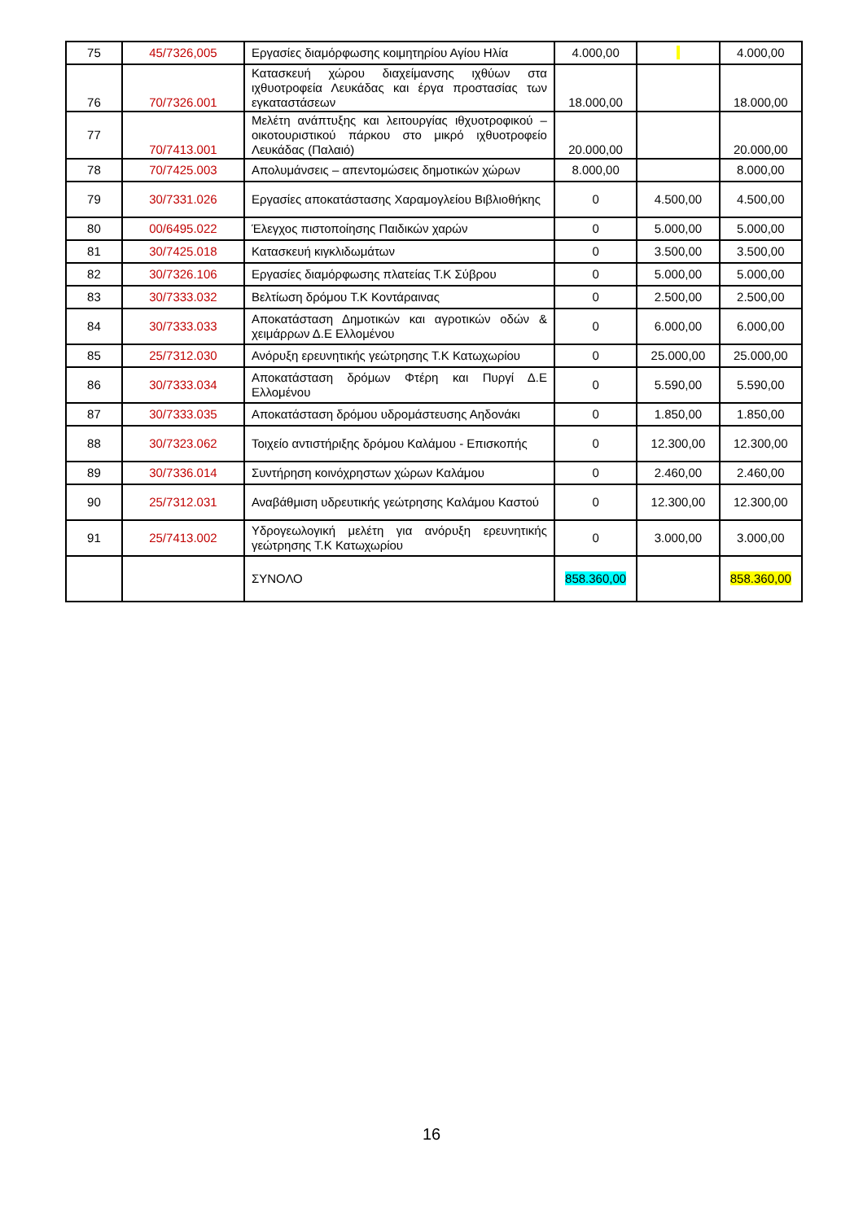| 75 | 45/7326,005 | Εργασίες διαμόρφωσης κοιμητηρίου Αγίου Ηλία | 4.000,00 | | 4.000,00 |
| 76 | 70/7326.001 | Κατασκευή χώρου διαχείμανσης ιχθύων στα ιχθυοτροφεία Λευκάδας και έργα προστασίας των εγκαταστάσεων | 18.000,00 | | 18.000,00 |
| 77 | 70/7413.001 | Μελέτη ανάπτυξης και λειτουργίας ιθχυοτροφικού – οικοτουριστικού πάρκου στο μικρό ιχθυοτροφείο Λευκάδας (Παλαιό) | 20.000,00 | | 20.000,00 |
| 78 | 70/7425.003 | Απολυμάνσεις – απεντομώσεις δημοτικών χώρων | 8.000,00 | | 8.000,00 |
| 79 | 30/7331.026 | Εργασίες αποκατάστασης Χαραμογλείου Βιβλιοθήκης | 0 | 4.500,00 | 4.500,00 |
| 80 | 00/6495.022 | Έλεγχος πιστοποίησης Παιδικών χαρών | 0 | 5.000,00 | 5.000,00 |
| 81 | 30/7425.018 | Κατασκευή κιγκλιδωμάτων | 0 | 3.500,00 | 3.500,00 |
| 82 | 30/7326.106 | Εργασίες διαμόρφωσης πλατείας Τ.Κ Σύβρου | 0 | 5.000,00 | 5.000,00 |
| 83 | 30/7333.032 | Βελτίωση δρόμου Τ.Κ Κοντάραινας | 0 | 2.500,00 | 2.500,00 |
| 84 | 30/7333.033 | Αποκατάσταση Δημοτικών και αγροτικών οδών & χειμάρρων Δ.Ε Ελλομένου | 0 | 6.000,00 | 6.000,00 |
| 85 | 25/7312.030 | Ανόρυξη ερευνητικής γεώτρησης Τ.Κ Κατωχωρίου | 0 | 25.000,00 | 25.000,00 |
| 86 | 30/7333.034 | Αποκατάσταση δρόμων Φτέρη και Πυργί Δ.Ε Ελλομένου | 0 | 5.590,00 | 5.590,00 |
| 87 | 30/7333.035 | Αποκατάσταση δρόμου υδρομάστευσης Αηδονάκι | 0 | 1.850,00 | 1.850,00 |
| 88 | 30/7323.062 | Τοιχείο αντιστήριξης δρόμου Καλάμου - Επισκοπής | 0 | 12.300,00 | 12.300,00 |
| 89 | 30/7336.014 | Συντήρηση κοινόχρηστων χώρων Καλάμου | 0 | 2.460,00 | 2.460,00 |
| 90 | 25/7312.031 | Αναβάθμιση υδρευτικής γεώτρησης Καλάμου Καστού | 0 | 12.300,00 | 12.300,00 |
| 91 | 25/7413.002 | Υδρογεωλογική μελέτη για ανόρυξη ερευνητικής γεώτρησης Τ.Κ Κατωχωρίου | 0 | 3.000,00 | 3.000,00 |
| | | ΣΥΝΟΛΟ | 858.360,00 | | 858.360,00 |
16